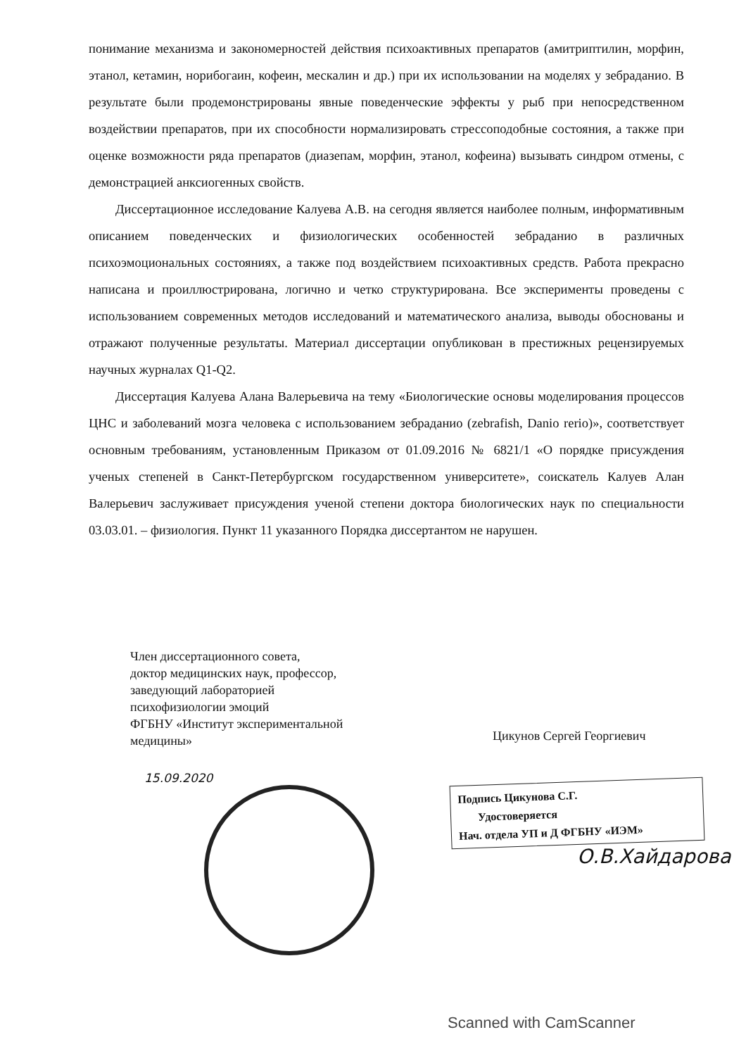понимание механизма и закономерностей действия психоактивных препаратов (амитриптилин, морфин, этанол, кетамин, норибогаин, кофеин, мескалин и др.) при их использовании на моделях у зебраданио. В результате были продемонстрированы явные поведенческие эффекты у рыб при непосредственном воздействии препаратов, при их способности нормализировать стрессоподобные состояния, а также при оценке возможности ряда препаратов (диазепам, морфин, этанол, кофеина) вызывать синдром отмены, с демонстрацией анксиогенных свойств.
Диссертационное исследование Калуева А.В. на сегодня является наиболее полным, информативным описанием поведенческих и физиологических особенностей зебраданио в различных психоэмоциональных состояниях, а также под воздействием психоактивных средств. Работа прекрасно написана и проиллюстрирована, логично и четко структурирована. Все эксперименты проведены с использованием современных методов исследований и математического анализа, выводы обоснованы и отражают полученные результаты. Материал диссертации опубликован в престижных рецензируемых научных журналах Q1-Q2.
Диссертация Калуева Алана Валерьевича на тему «Биологические основы моделирования процессов ЦНС и заболеваний мозга человека с использованием зебраданио (zebrafish, Danio rerio)», соответствует основным требованиям, установленным Приказом от 01.09.2016 № 6821/1 «О порядке присуждения ученых степеней в Санкт-Петербургском государственном университете», соискатель Калуев Алан Валерьевич заслуживает присуждения ученой степени доктора биологических наук по специальности 03.03.01. – физиология. Пункт 11 указанного Порядка диссертантом не нарушен.
Член диссертационного совета,
доктор медицинских наук, профессор,
заведующий лабораторией
психофизиологии эмоций
ФГБНУ «Институт экспериментальной
медицины»
Цикунов Сергей Георгиевич
15.09.2020
Подпись Цикунова С.Г.
Удостоверяется
Нач. отдела УП и Д ФГБНУ «ИЭМ»
О.В.Хайдарова
Scanned with CamScanner